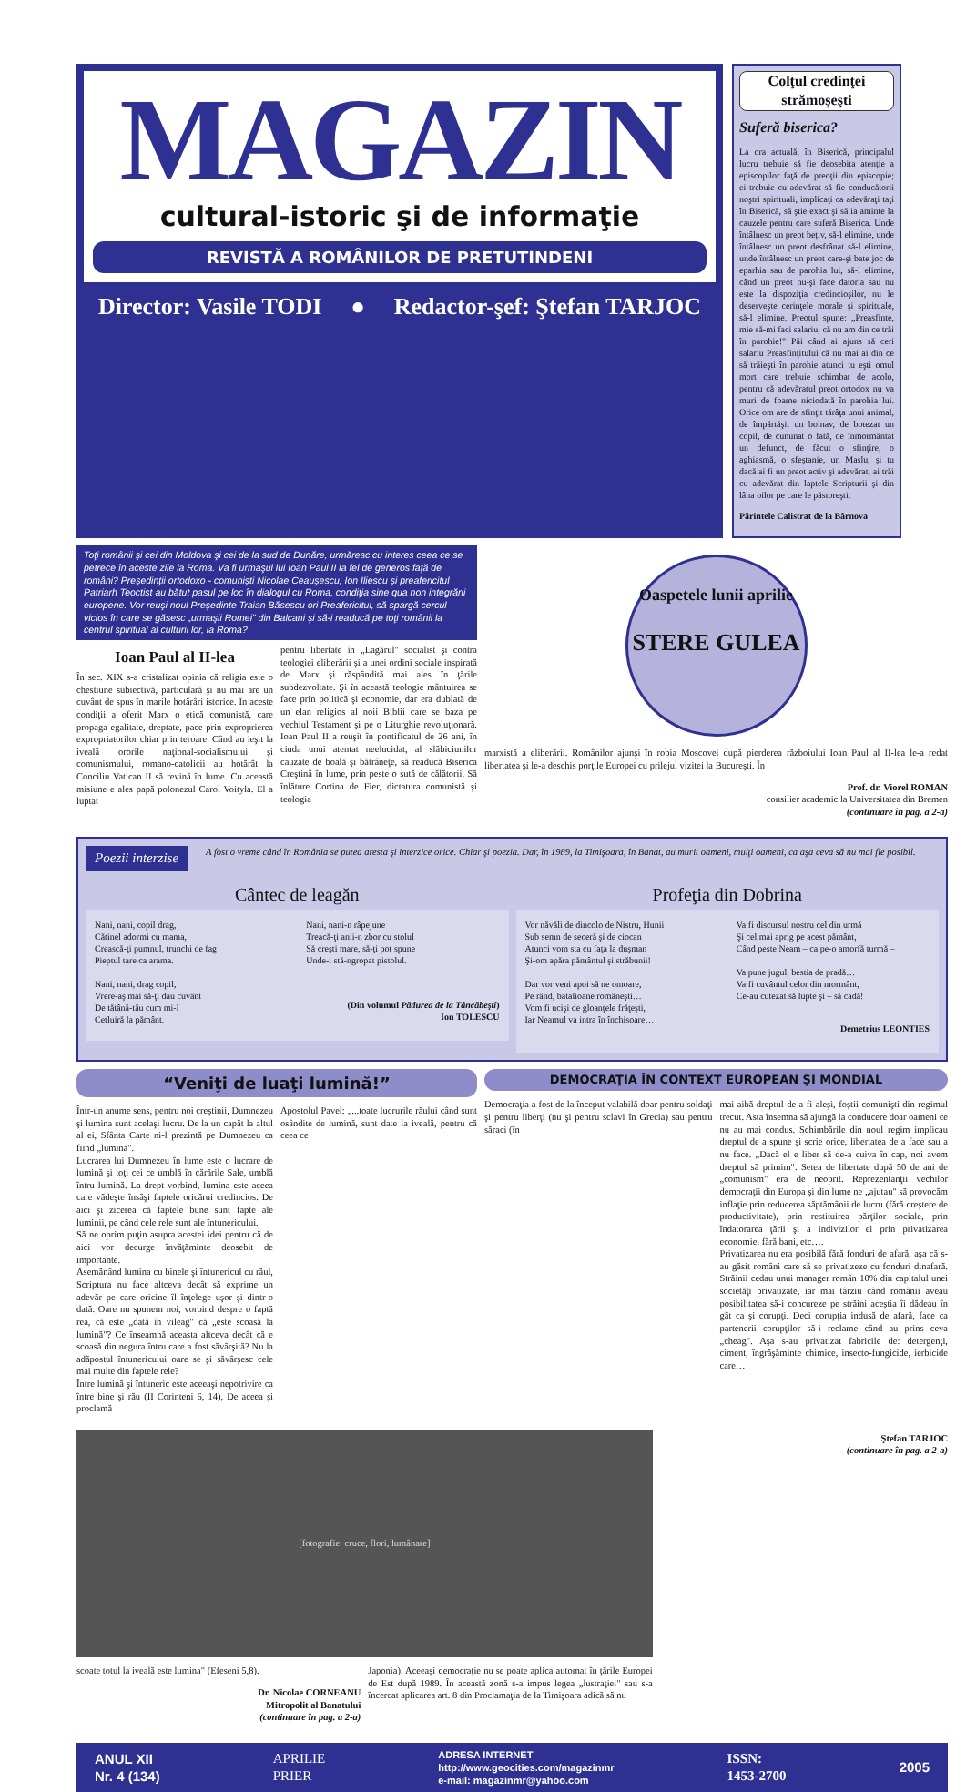MAGAZIN
cultural-istoric şi de informaţie
REVISTĂ A ROMÂNILOR DE PRETUTINDENI
Director: Vasile TODI ● Redactor-şef: Ştefan TARJOC
Colţul credinţei strămoşeşti
Suferă biserica?
La ora actuală, în Biserică, principalul lucru trebuie să fie deosebita atenţie a episcopilor faţă de preoţii din episcopie; ei trebuie cu adevărat să fie conducătorii noştri spirituali, implicaţi ca adevăraţi taţi în Biserică, să ştie exact şi să ia aminte la cauzele pentru care suferă Biserica. Unde întâlnesc un preot beţiv, să-l elimine, unde întâlnesc un preot desfrânat să-l elimine, unde întâlnesc un preot care-şi bate joc de eparhia sau de parohia lui, să-l elimine, când un preot nu-şi face datoria sau nu este la dispoziţia credincioşilor, nu le deserveşte cerinţele morale şi spirituale, să-l elimine. Preotul spune: „Preasfinte, mie să-mi faci salariu, că nu am din ce trăi în parohie!" Păi când ai ajuns să ceri salariu Preasfinţitului că nu mai ai din ce să trăieşti în parohie atunci tu eşti omul mort care trebuie schimbat de acolo, pentru că adevăratul preot ortodox nu va muri de foame niciodată în parohia lui. Orice om are de sfinţit tărâţa unui animal, de împărtăşit un bolnav, de botezat un copil, de cununat o fată, de înmormântat un defunct, de făcut o sfinţire, o aghiasmă, o sfeştanie, un Maslu, şi tu dacă ai fi un preot activ şi adevărat, ai trăi cu adevărat din laptele Scripturii şi din lâna oilor pe care le păstoreşti.
Părintele Calistrat de la Bârnova
Toţi românii şi cei din Moldova şi cei de la sud de Dunăre, urmăresc cu interes ceea ce se petrece în aceste zile la Roma. Va fi urmaşul lui Ioan Paul II la fel de generos faţă de români? Preşedinţii ortodoxo - comunişti Nicolae Ceauşescu, Ion Iliescu şi preafericitul Patriarh Teoctist au bătut pasul pe loc în dialogul cu Roma, condiţia sine qua non integrării europene. Vor reuşi noul Preşedinte Traian Băsescu ori Preafericitul, să spargă cercul vicios în care se găsesc „urmaşii Romei" din Balcani şi să-i readucă pe toţi românii la centrul spiritual al culturii lor, la Roma?
Ioan Paul al II-lea
În sec. XIX s-a cristalizat opinia că religia este o chestiune subiectivă, particulară şi nu mai are un cuvânt de spus în marile hotărâri istorice. În aceste condiţii a oferit Marx o etică comunistă, care propaga egalitate, dreptate, pace prin exproprierea expropriatorilor chiar prin teroare. Când au ieşit la iveală ororile naţional-socialismului şi comunismului, romano-catolicii au hotărât la Conciliu Vatican II să revină în lume. Cu această misiune e ales papă polonezul Carol Voityla. El a luptat
pentru libertate în „Lagărul" socialist şi contra teologiei eliberării şi a unei ordini sociale inspirată de Marx şi răspândită mai ales în ţările subdezvoltate. Şi în această teologie mântuirea se face prin politică şi economie, dar era dublată de un elan religios al noii Biblii care se baza pe vechiul Testament şi pe o Liturghie revoluţionară. Ioan Paul II a reuşit în pontificatul de 26 ani, în ciuda unui atentat neelucidat, al slăbiciunilor cauzate de boală şi bătrâneţe, să readucă Biserica Creştină în lume, prin peste o sută de călătorii. Să înlăture Cortina de Fier, dictatura comunistă şi teologia
Oaspetele lunii aprilie
STERE GULEA
marxistă a eliberării. Românilor ajunşi în robia Moscovei după pierderea războiului Ioan Paul al II-lea le-a redat libertatea şi le-a deschis porţile Europei cu prilejul vizitei la Bucureşti. În
Prof. dr. Viorel ROMAN
consilier academic la Universitatea din Bremen
(continuare în pag. a 2-a)
Poezii interzise
A fost o vreme când în România se putea aresta şi interzice orice. Chiar şi poezia. Dar, în 1989, la Timişoara, în Banat, au murit oameni, mulţi oameni, ca aşa ceva să nu mai fie posibil.
Cântec de leagăn
Nani, nani, copil drag,
Cătinel adormi cu mama,
Crească-ţi pumnul, trunchi de fag
Pieptul tare ca arama.
Nani, nani, drag copil,
Vrere-aş mai să-ţi dau cuvânt
De tătână-tău cum mi-l
Cetluiră la pământ.
Nani, nani-n râpejune
Treacă-ţi anii-n zbor cu stolul
Să creşti mare, să-ţi pot spune
Unde-i stă-ngropat pistolul.
(Din volumul Pădurea de la Tâncăbeşti)
Ion TOLESCU
Profeţia din Dobrina
Vor năvăli de dincolo de Nistru, Hunii
Sub semn de seceră şi de ciocan
Atunci vom sta cu faţa la duşman
Şi-om apăra pământul şi străbunii!
Dar vor veni apoi să ne omoare,
Pe rând, batalioane româneşti…
Vom fi ucişi de gloanţele frăţeşti,
Iar Neamul va intra în închisoare…
Va fi discursul nostru cel din urmă
Şi cel mai aprig pe acest pământ,
Când peste Neam – ca pe-o amorfă turmă –
Va pune jugul, bestia de pradă…
Va fi cuvântul celor din mormânt,
Ce-au cutezat să lupte şi – să cadă!
Demetrius LEONTIES
“Veniţi de luaţi lumină!”
Într-un anume sens, pentru noi creştinii, Dumnezeu şi lumina sunt acelaşi lucru. De la un capăt la altul al ei, Sfânta Carte ni-l prezintă pe Dumnezeu ca fiind „lumina".
Lucrarea lui Dumnezeu în lume este o lucrare de lumină şi toţi cei ce umblă în cărările Sale, umblă întru lumină. La drept vorbind, lumina este aceea care vădeşte însăşi faptele oricărui credincios. De aici şi zicerea că faptele bune sunt fapte ale luminii, pe când cele rele sunt ale întunericului.
Să ne oprim puţin asupra acestei idei pentru că de aici vor decurge învăţăminte deosebit de importante.
Asemănând lumina cu binele şi întunericul cu răul, Scriptura nu face altceva decât să exprime un adevăr pe care oricine îl înţelege uşor şi dintr-o dată. Oare nu spunem noi, vorbind despre o faptă rea, că este „dată în vileag" că „este scoasă la lumină"? Ce înseamnă aceasta altceva decât că e scoasă din negura întru care a fost săvârşită? Nu la adăpostul întunericului oare se şi săvârşesc cele mai multe din faptele rele?
Între lumină şi întuneric este aceeaşi nepotrivire ca între bine şi rău (II Corinteni 6, 14), De aceea şi proclamă
Apostolul Pavel: „...toate lucrurile răului când sunt osândite de lumină, sunt date la iveală, pentru că ceea ce
DEMOCRAŢIA ÎN CONTEXT EUROPEAN ŞI MONDIAL
Democraţia a fost de la început valabilă doar pentru soldaţi şi pentru liberţi (nu şi pentru sclavi în Grecia) sau pentru săraci (în
mai aibă dreptul de a fi aleşi, foştii comunişti din regimul trecut. Asta însemna să ajungă la conducere doar oameni ce nu au mai condus. Schimbările din noul regim implicau dreptul de a spune şi scrie orice, libertatea de a face sau a nu face. „Dacă el e liber să de-a cuiva în cap, noi avem dreptul să primim". Setea de libertate după 50 de ani de „comunism" era de neoprit. Reprezentanţii vechilor democraţii din Europa şi din lume ne „ajutau" să provocăm inflaţie prin reducerea săptămânii de lucru (fără creştere de productivitate), prin restituirea părţilor sociale, prin îndatorarea ţării şi a indivizilor ei prin privatizarea economiei fără bani, etc….
Privatizarea nu era posibilă fără fonduri de afară, aşa că s-au găsit români care să se privatizeze cu fonduri dinafară. Străinii cedau unui manager român 10% din capitalul unei societăţi privatizate, iar mai târziu când românii aveau posibilitatea să-i concureze pe străini aceştia îi dădeau în gât ca şi corupţi. Deci corupţia indusă de afară, face ca partenerii corupţilor să-i reclame când au prins ceva „cheag". Aşa s-au privatizat fabricile de: detergenţi, ciment, îngrăşăminte chimice, insecto-fungicide, ierbicide care…
[fotografie: cruce, flori, lumânare]
scoate totul la iveală este lumina" (Efeseni 5,8).
Dr. Nicolae CORNEANU
Mitropolit al Banatului
(continuare în pag. a 2-a)
Japonia). Aceeaşi democraţie nu se poate aplica automat în ţările Europei de Est după 1989. În această zonă s-a impus legea „lustraţiei" sau s-a încercat aplicarea art. 8 din Proclamaţia de la Timişoara adică să nu
Ştefan TARJOC
(continuare în pag. a 2-a)
ANUL XII
Nr. 4 (134) APRILIE
PRIER ADRESA INTERNET
http://www.geocities.com/magazinmr
e-mail: magazinmr@yahoo.com ISSN:
1453-2700 2005